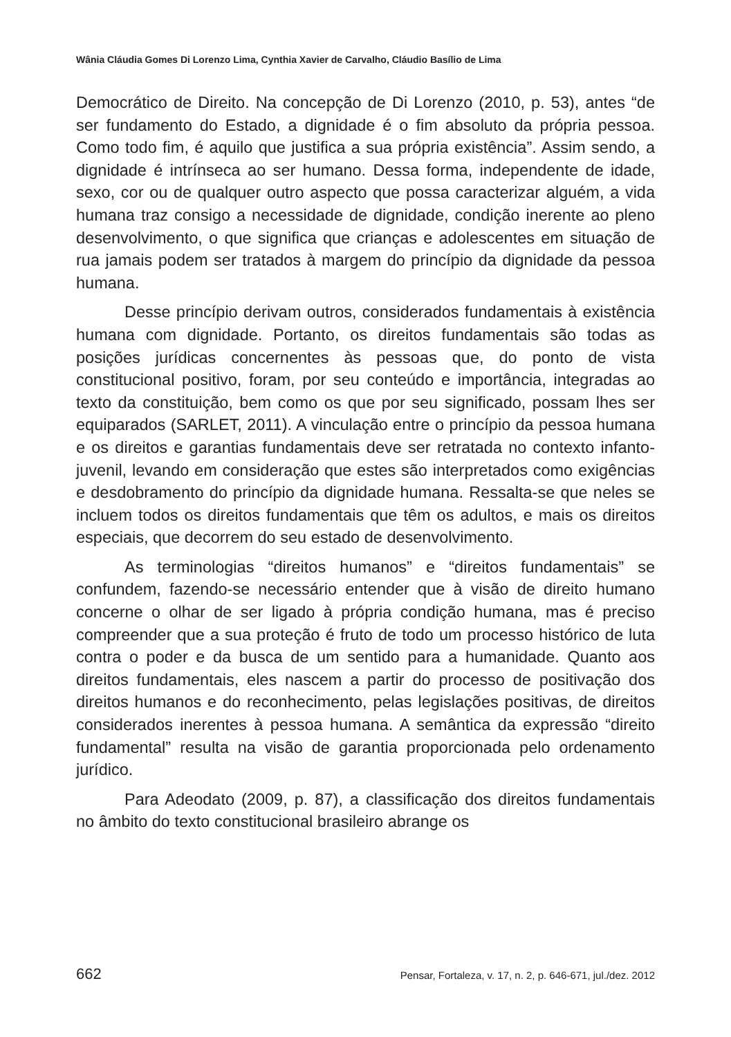Wânia Cláudia Gomes Di Lorenzo Lima, Cynthia Xavier de Carvalho, Cláudio Basílio de Lima
Democrático de Direito. Na concepção de Di Lorenzo (2010, p. 53), antes “de ser fundamento do Estado, a dignidade é o fim absoluto da própria pessoa. Como todo fim, é aquilo que justifica a sua própria existência”. Assim sendo, a dignidade é intrínseca ao ser humano. Dessa forma, independente de idade, sexo, cor ou de qualquer outro aspecto que possa caracterizar alguém, a vida humana traz consigo a necessidade de dignidade, condição inerente ao pleno desenvolvimento, o que significa que crianças e adolescentes em situação de rua jamais podem ser tratados à margem do princípio da dignidade da pessoa humana.
Desse princípio derivam outros, considerados fundamentais à existência humana com dignidade. Portanto, os direitos fundamentais são todas as posições jurídicas concernentes às pessoas que, do ponto de vista constitucional positivo, foram, por seu conteúdo e importância, integradas ao texto da constituição, bem como os que por seu significado, possam lhes ser equiparados (SARLET, 2011). A vinculação entre o princípio da pessoa humana e os direitos e garantias fundamentais deve ser retratada no contexto infanto-juvenil, levando em consideração que estes são interpretados como exigências e desdobramento do princípio da dignidade humana. Ressalta-se que neles se incluem todos os direitos fundamentais que têm os adultos, e mais os direitos especiais, que decorrem do seu estado de desenvolvimento.
As terminologias “direitos humanos” e “direitos fundamentais” se confundem, fazendo-se necessário entender que à visão de direito humano concerne o olhar de ser ligado à própria condição humana, mas é preciso compreender que a sua proteção é fruto de todo um processo histórico de luta contra o poder e da busca de um sentido para a humanidade. Quanto aos direitos fundamentais, eles nascem a partir do processo de positivação dos direitos humanos e do reconhecimento, pelas legislações positivas, de direitos considerados inerentes à pessoa humana. A semântica da expressão “direito fundamental” resulta na visão de garantia proporcionada pelo ordenamento jurídico.
Para Adeodato (2009, p. 87), a classificação dos direitos fundamentais no âmbito do texto constitucional brasileiro abrange os
662 Pensar, Fortaleza, v. 17, n. 2, p. 646-671, jul./dez. 2012